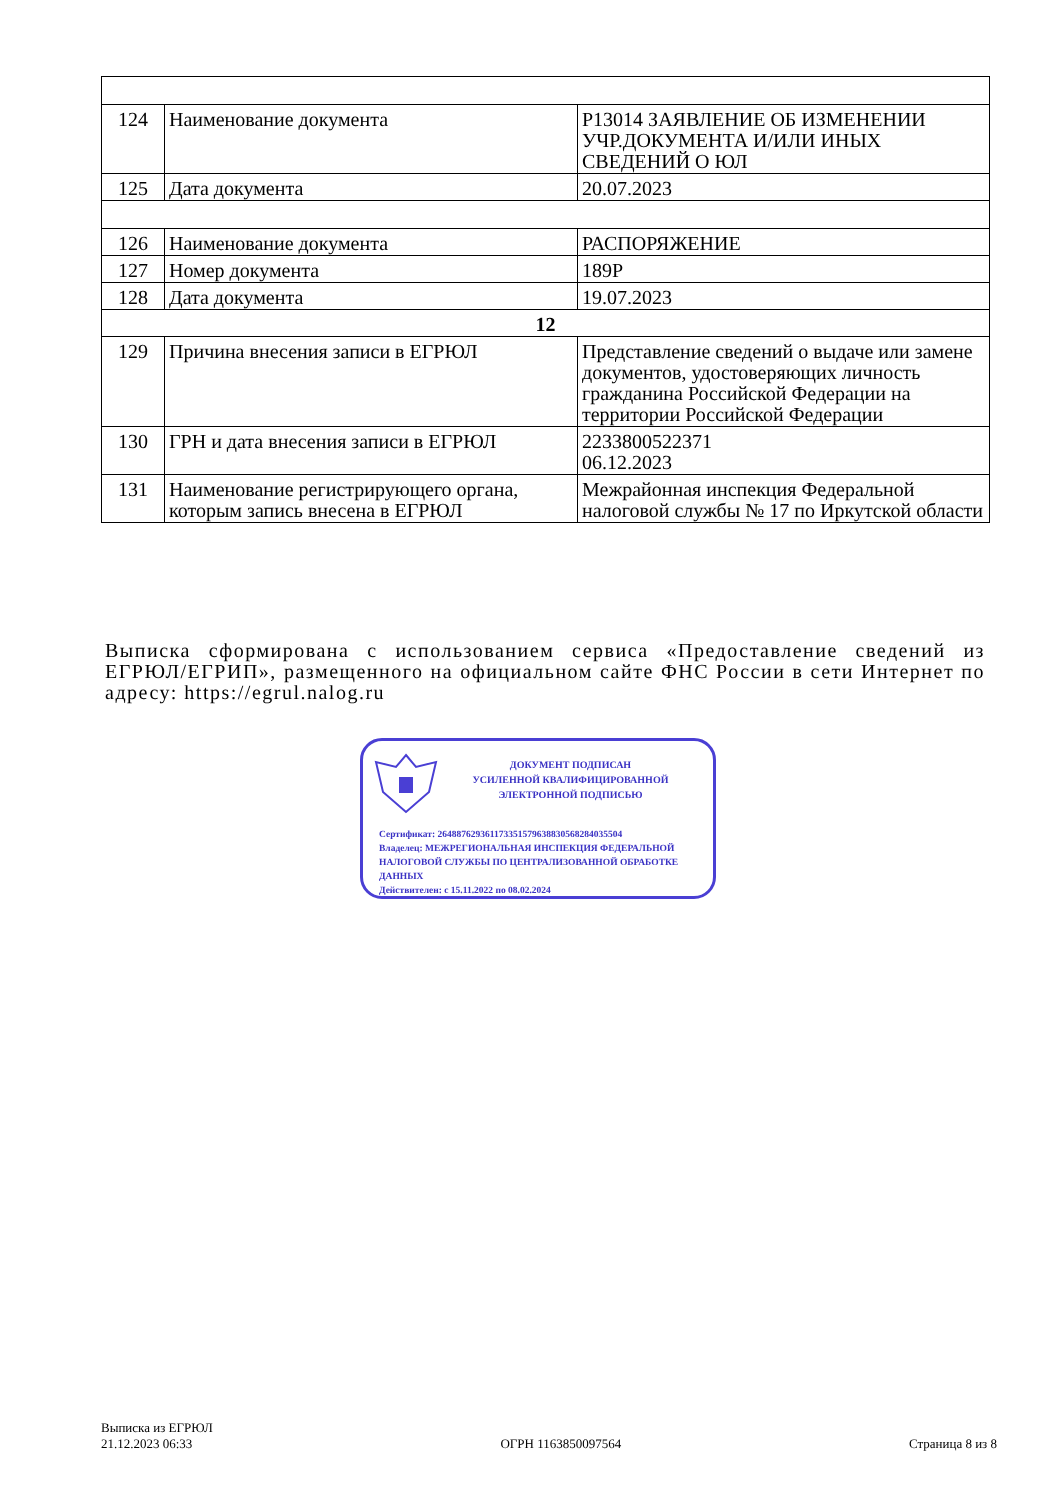| 124 | Наименование документа | Р13014 ЗАЯВЛЕНИЕ ОБ ИЗМЕНЕНИИ УЧР.ДОКУМЕНТА И/ИЛИ ИНЫХ СВЕДЕНИЙ О ЮЛ |
| 125 | Дата документа | 20.07.2023 |
| 126 | Наименование документа | РАСПОРЯЖЕНИЕ |
| 127 | Номер документа | 189Р |
| 128 | Дата документа | 19.07.2023 |
| 12 | | |
| 129 | Причина внесения записи в ЕГРЮЛ | Представление сведений о выдаче или замене документов, удостоверяющих личность гражданина Российской Федерации на территории Российской Федерации |
| 130 | ГРН и дата внесения записи в ЕГРЮЛ | 2233800522371 06.12.2023 |
| 131 | Наименование регистрирующего органа, которым запись внесена в ЕГРЮЛ | Межрайонная инспекция Федеральной налоговой службы № 17 по Иркутской области |
Выписка сформирована с использованием сервиса «Предоставление сведений из ЕГРЮЛ/ЕГРИП», размещенного на официальном сайте ФНС России в сети Интернет по адресу: https://egrul.nalog.ru
ДОКУМЕНТ ПОДПИСАН
УСИЛЕННОЙ КВАЛИФИЦИРОВАННОЙ
ЭЛЕКТРОННОЙ ПОДПИСЬЮ
Сертификат: 264887629361173351579638830568284035504
Владелец: МЕЖРЕГИОНАЛЬНАЯ ИНСПЕКЦИЯ ФЕДЕРАЛЬНОЙ
НАЛОГОВОЙ СЛУЖБЫ ПО ЦЕНТРАЛИЗОВАННОЙ ОБРАБОТКЕ
ДАННЫХ
Действителен: с 15.11.2022 по 08.02.2024
Выписка из ЕГРЮЛ
21.12.2023 06:33
ОГРН 1163850097564
Страница 8 из 8